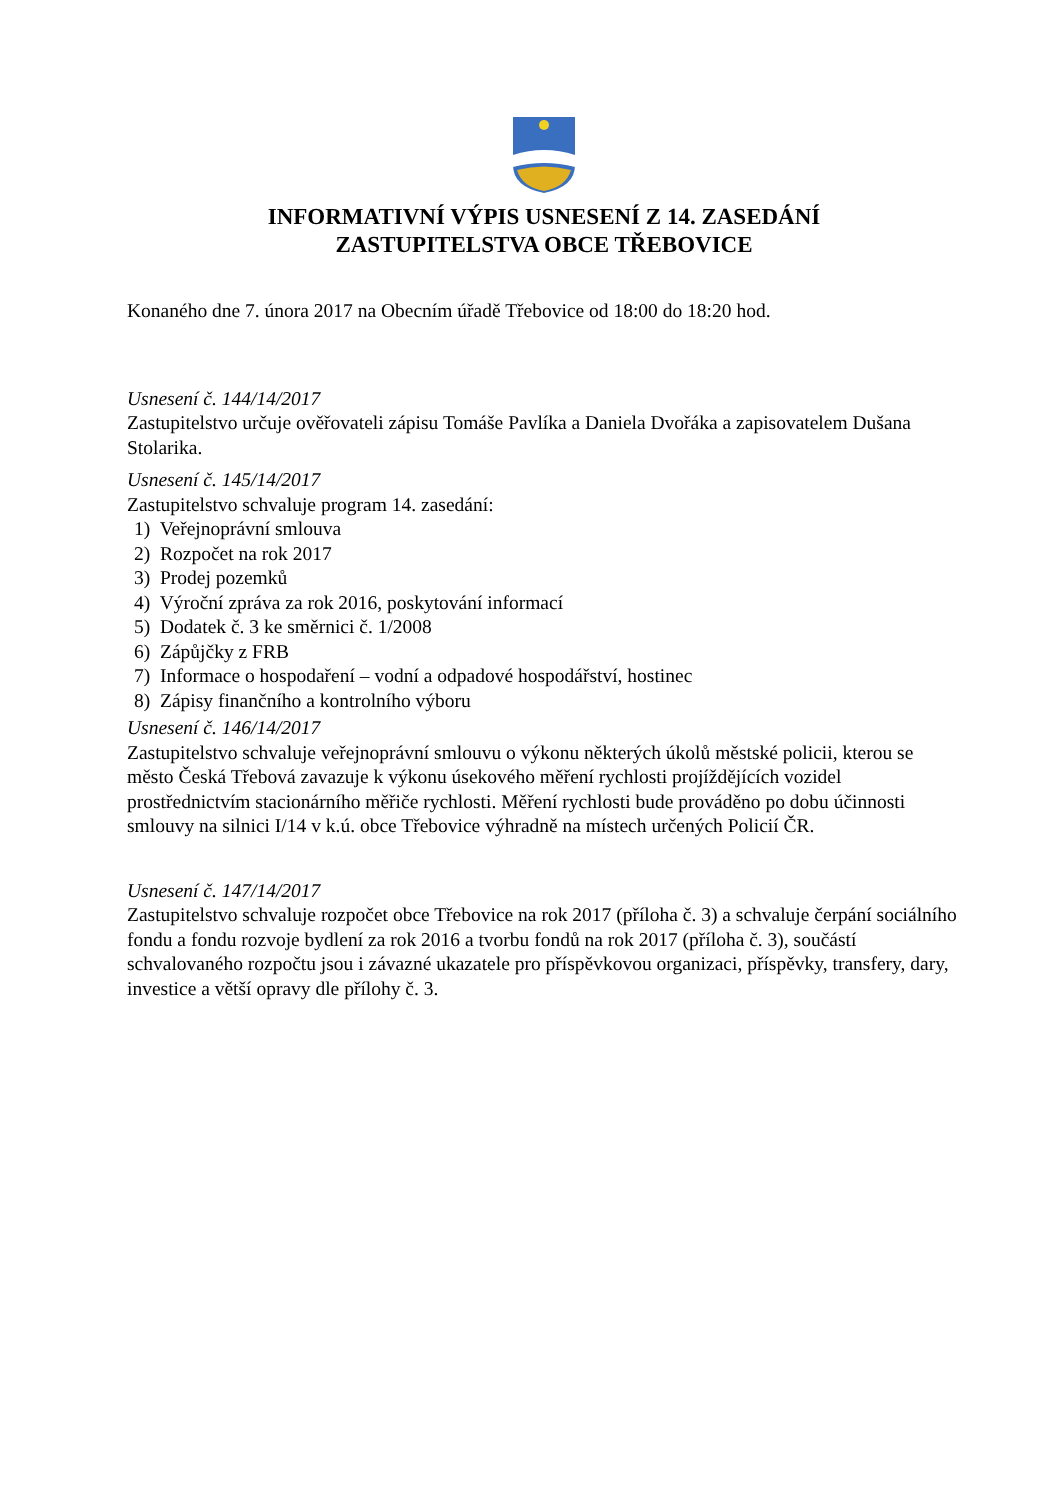INFORMATIVNÍ VÝPIS USNESENÍ Z 14. ZASEDÁNÍ
ZASTUPITELSTVA OBCE TŘEBOVICE
Konaného dne 7. února 2017 na Obecním úřadě Třebovice od 18:00 do 18:20 hod.
Usnesení č. 144/14/2017
Zastupitelstvo určuje ověřovateli zápisu Tomáše Pavlíka a Daniela Dvořáka a zapisovatelem Dušana Stolarika.
Usnesení č. 145/14/2017
Zastupitelstvo schvaluje program 14. zasedání:
1) Veřejnoprávní smlouva
2) Rozpočet na rok 2017
3) Prodej pozemků
4) Výroční zpráva za rok 2016, poskytování informací
5) Dodatek č. 3 ke směrnici č. 1/2008
6) Zápůjčky z FRB
7) Informace o hospodaření – vodní a odpadové hospodářství, hostinec
8) Zápisy finančního a kontrolního výboru
Usnesení č. 146/14/2017
Zastupitelstvo schvaluje veřejnoprávní smlouvu o výkonu některých úkolů městské policii, kterou se město Česká Třebová zavazuje k výkonu úsekového měření rychlosti projíždějících vozidel prostřednictvím stacionárního měřiče rychlosti. Měření rychlosti bude prováděno po dobu účinnosti smlouvy na silnici I/14 v k.ú. obce Třebovice výhradně na místech určených Policií ČR.
Usnesení č. 147/14/2017
Zastupitelstvo schvaluje rozpočet obce Třebovice na rok 2017 (příloha č. 3) a schvaluje čerpání sociálního fondu a fondu rozvoje bydlení za rok 2016 a tvorbu fondů na rok 2017 (příloha č. 3), součástí schvalovaného rozpočtu jsou i závazné ukazatele pro příspěvkovou organizaci, příspěvky, transfery, dary, investice a větší opravy dle přílohy č. 3.